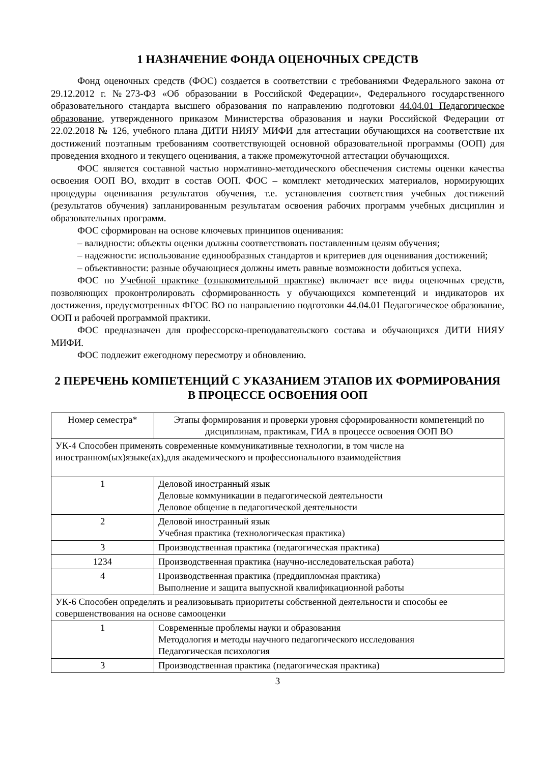1 НАЗНАЧЕНИЕ ФОНДА ОЦЕНОЧНЫХ СРЕДСТВ
Фонд оценочных средств (ФОС) создается в соответствии с требованиями Федерального закона от 29.12.2012 г. №273-ФЗ «Об образовании в Российской Федерации», Федерального государственного образовательного стандарта высшего образования по направлению подготовки 44.04.01 Педагогическое образование, утвержденного приказом Министерства образования и науки Российской Федерации от 22.02.2018 № 126, учебного плана ДИТИ НИЯУ МИФИ для аттестации обучающихся на соответствие их достижений поэтапным требованиям соответствующей основной образовательной программы (ООП) для проведения входного и текущего оценивания, а также промежуточной аттестации обучающихся.
ФОС является составной частью нормативно-методического обеспечения системы оценки качества освоения ООП ВО, входит в состав ООП. ФОС – комплект методических материалов, нормирующих процедуры оценивания результатов обучения, т.е. установления соответствия учебных достижений (результатов обучения) запланированным результатам освоения рабочих программ учебных дисциплин и образовательных программ.
ФОС сформирован на основе ключевых принципов оценивания:
– валидности: объекты оценки должны соответствовать поставленным целям обучения;
– надежности: использование единообразных стандартов и критериев для оценивания достижений;
– объективности: разные обучающиеся должны иметь равные возможности добиться успеха.
ФОС по Учебной практике (ознакомительной практике) включает все виды оценочных средств, позволяющих проконтролировать сформированность у обучающихся компетенций и индикаторов их достижения, предусмотренных ФГОС ВО по направлению подготовки 44.04.01 Педагогическое образование, ООП и рабочей программой практики.
ФОС предназначен для профессорско-преподавательского состава и обучающихся ДИТИ НИЯУ МИФИ.
ФОС подлежит ежегодному пересмотру и обновлению.
2 ПЕРЕЧЕНЬ КОМПЕТЕНЦИЙ С УКАЗАНИЕМ ЭТАПОВ ИХ ФОРМИРОВАНИЯ В ПРОЦЕССЕ ОСВОЕНИЯ ООП
| Номер семестра* | Этапы формирования и проверки уровня сформированности компетенций по дисциплинам, практикам, ГИА в процессе освоения ООП ВО |
| --- | --- |
| УК-4 Способен применять современные коммуникативные технологии, в том числе на иностранном(ых)языке(ах),для академического и профессионального взаимодействия | |
| 1 | Деловой иностранный язык Деловые коммуникации в педагогической деятельности Деловое общение в педагогической деятельности |
| 2 | Деловой иностранный язык Учебная практика (технологическая практика) |
| 3 | Производственная практика (педагогическая практика) |
| 1234 | Производственная практика (научно-исследовательская работа) |
| 4 | Производственная практика (преддипломная практика) Выполнение и защита выпускной квалификационной работы |
| УК-6 Способен определять и реализовывать приоритеты собственной деятельности и способы ее совершенствования на основе самооценки | |
| 1 | Современные проблемы науки и образования Методология и методы научного педагогического исследования Педагогическая психология |
| 3 | Производственная практика (педагогическая практика) |
3